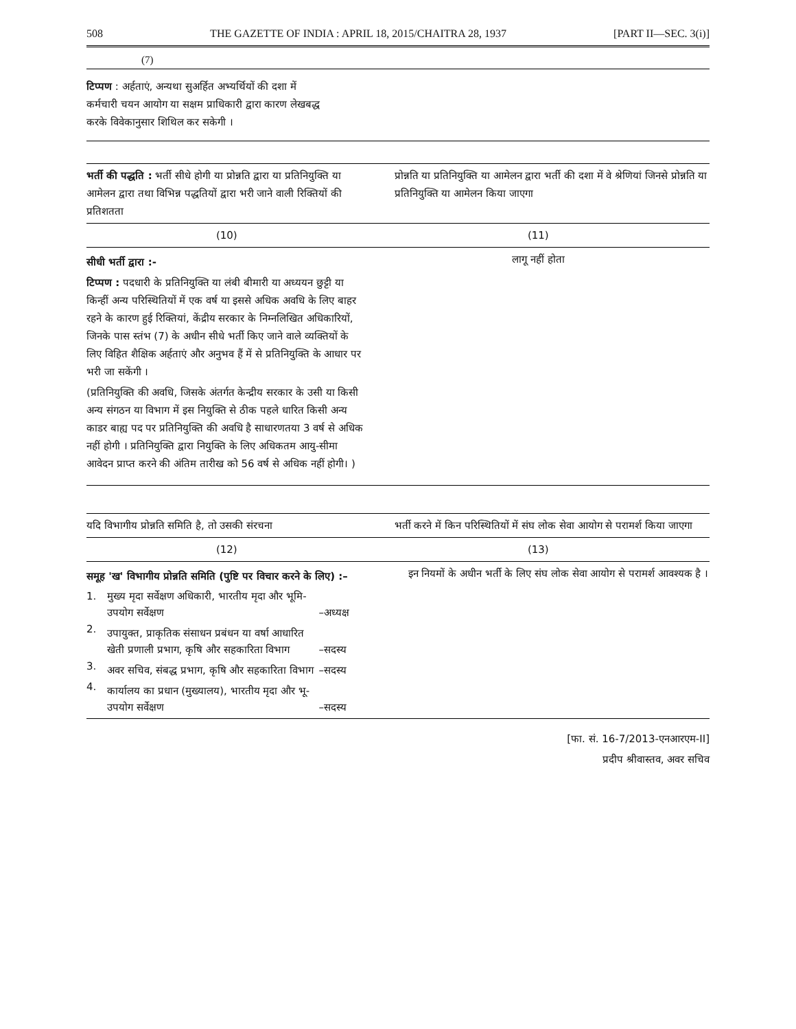508 THE GAZETTE OF INDIA : APRIL 18, 2015/CHAITRA 28, 1937 [PART II—SEC. 3(i)]
(7)
टिप्पण : अर्हताएं, अन्यथा सुअर्हित अभ्यर्थियों की दशा में कर्मचारी चयन आयोग या सक्षम प्राधिकारी द्वारा कारण लेखबद्ध करके विवेकानुसार शिथिल कर सकेगी ।
| भर्ती की पद्धति : भर्ती सीधे होगी या प्रोन्नति द्वारा या प्रतिनियुक्ति या आमेलन द्वारा तथा विभिन्न पद्धतियों द्वारा भरी जाने वाली रिक्तियों की प्रतिशतता | प्रोन्नति या प्रतिनियुक्ति या आमेलन द्वारा भर्ती की दशा में वे श्रेणियां जिनसे प्रोन्नति या प्रतिनियुक्ति या आमेलन किया जाएगा |
| (10) | (11) |
| सीधी भर्ती द्वारा :- टिप्पण : पदधारी के प्रतिनियुक्ति या लंबी बीमारी या अध्ययन छुट्टी या किन्हीं अन्य परिस्थितियों में एक वर्ष या इससे अधिक अवधि के लिए बाहर रहने के कारण हुई रिक्तियां, केंद्रीय सरकार के निम्नलिखित अधिकारियों, जिनके पास स्तंभ (7) के अधीन सीधे भर्ती किए जाने वाले व्यक्तियों के लिए विहित शैक्षिक अर्हताएं और अनुभव हैं में से प्रतिनियुक्ति के आधार पर भरी जा सकेंगी । (प्रतिनियुक्ति की अवधि, जिसके अंतर्गत केन्द्रीय सरकार के उसी या किसी अन्य संगठन या विभाग में इस नियुक्ति से ठीक पहले धारित किसी अन्य काडर बाह्य पद पर प्रतिनियुक्ति की अवधि है साधारणतया 3 वर्ष से अधिक नहीं होगी । प्रतिनियुक्ति द्वारा नियुक्ति के लिए अधिकतम आयु-सीमा आवेदन प्राप्त करने की अंतिम तारीख को 56 वर्ष से अधिक नहीं होगी। ) | लागू नहीं होता |
| यदि विभागीय प्रोन्नति समिति है, तो उसकी संरचना | भर्ती करने में किन परिस्थितियों में संघ लोक सेवा आयोग से परामर्श किया जाएगा |
| (12) | (13) |
| समूह 'ख' विभागीय प्रोन्नति समिति (पुष्टि पर विचार करने के लिए) :– / 1. / मुख्य मृदा सर्वेक्षण अधिकारी, भारतीय मृदा और भूमि-उपयोग सर्वेक्षण / –अध्यक्ष / / 2. / उपायुक्त, प्राकृतिक संसाधन प्रबंधन या वर्षा आधारित खेती प्रणाली प्रभाग, कृषि और सहकारिता विभाग / –सदस्य / / 3. / अवर सचिव, संबद्ध प्रभाग, कृषि और सहकारिता विभाग / –सदस्य / / 4. / कार्यालय का प्रधान (मुख्यालय), भारतीय मृदा और भू-उपयोग सर्वेक्षण / –सदस्य / | इन नियमों के अधीन भर्ती के लिए संघ लोक सेवा आयोग से परामर्श आवश्यक है । |
[फा. सं. 16-7/2013-एनआरएम-II]
प्रदीप श्रीवास्तव, अवर सचिव